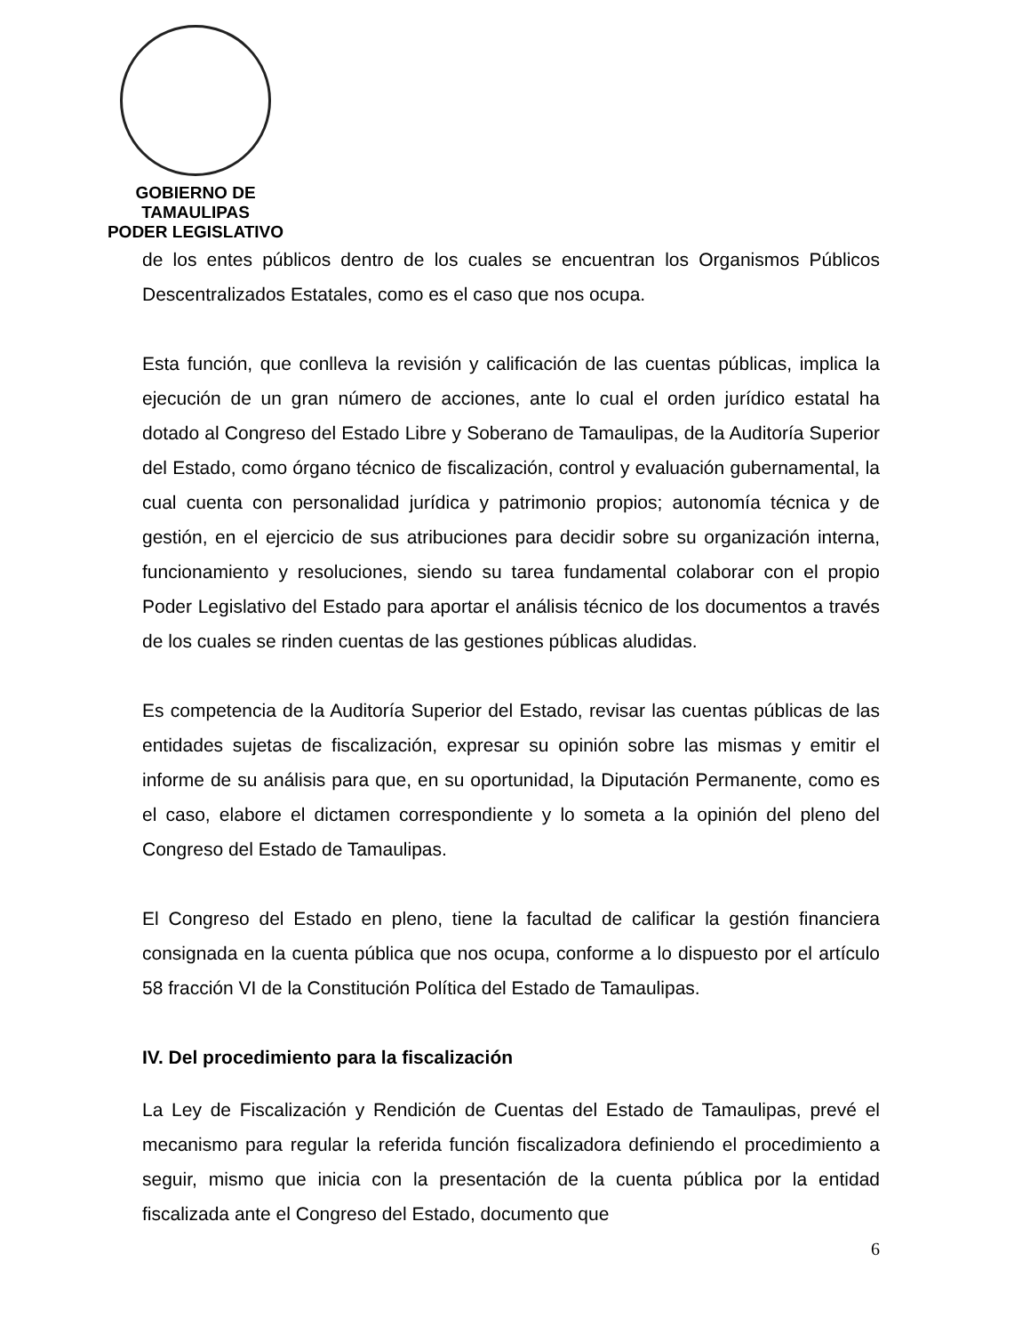GOBIERNO DE TAMAULIPAS
PODER LEGISLATIVO
de los entes públicos dentro de los cuales se encuentran los Organismos Públicos Descentralizados Estatales, como es el caso que nos ocupa.
Esta función, que conlleva la revisión y calificación de las cuentas públicas, implica la ejecución de un gran número de acciones, ante lo cual el orden jurídico estatal ha dotado al Congreso del Estado Libre y Soberano de Tamaulipas, de la Auditoría Superior del Estado, como órgano técnico de fiscalización, control y evaluación gubernamental, la cual cuenta con personalidad jurídica y patrimonio propios; autonomía técnica y de gestión, en el ejercicio de sus atribuciones para decidir sobre su organización interna, funcionamiento y resoluciones, siendo su tarea fundamental colaborar con el propio Poder Legislativo del Estado para aportar el análisis técnico de los documentos a través de los cuales se rinden cuentas de las gestiones públicas aludidas.
Es competencia de la Auditoría Superior del Estado, revisar las cuentas públicas de las entidades sujetas de fiscalización, expresar su opinión sobre las mismas y emitir el informe de su análisis para que, en su oportunidad, la Diputación Permanente, como es el caso, elabore el dictamen correspondiente y lo someta a la opinión del pleno del Congreso del Estado de Tamaulipas.
El Congreso del Estado en pleno, tiene la facultad de calificar la gestión financiera consignada en la cuenta pública que nos ocupa, conforme a lo dispuesto por el artículo 58 fracción VI de la Constitución Política del Estado de Tamaulipas.
IV. Del procedimiento para la fiscalización
La Ley de Fiscalización y Rendición de Cuentas del Estado de Tamaulipas, prevé el mecanismo para regular la referida función fiscalizadora definiendo el procedimiento a seguir, mismo que inicia con la presentación de la cuenta pública por la entidad fiscalizada ante el Congreso del Estado, documento que
6